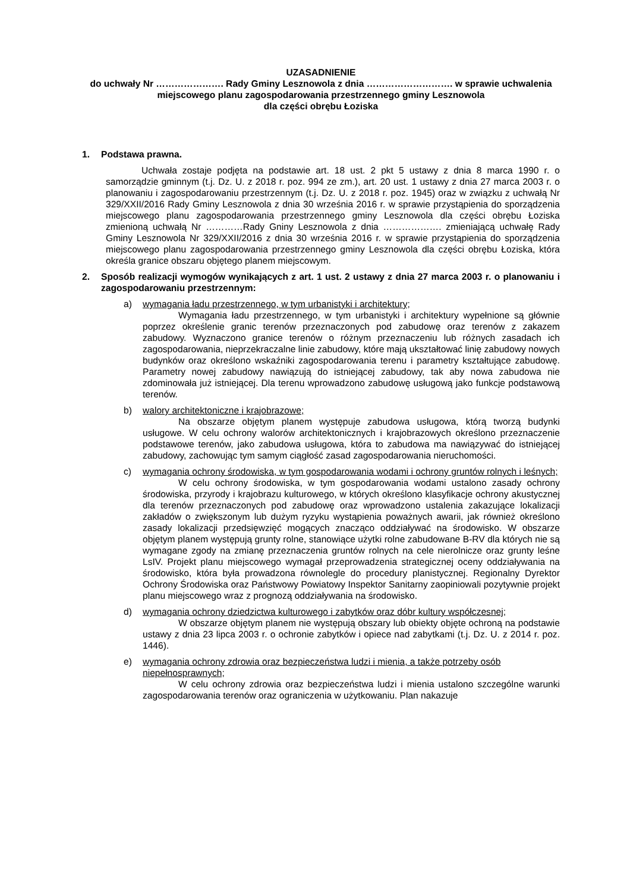UZASADNIENIE
do uchwały Nr …………………. Rady Gminy Lesznowola z dnia ………………………. w sprawie uchwalenia miejscowego planu zagospodarowania przestrzennego gminy Lesznowola
dla części obrębu Łoziska
1. Podstawa prawna.
Uchwała zostaje podjęta na podstawie art. 18 ust. 2 pkt 5 ustawy z dnia 8 marca 1990 r. o samorządzie gminnym (t.j. Dz. U. z 2018 r. poz. 994 ze zm.), art. 20 ust. 1 ustawy z dnia 27 marca 2003 r. o planowaniu i zagospodarowaniu przestrzennym (t.j. Dz. U. z 2018 r. poz. 1945) oraz w związku z uchwałą Nr 329/XXII/2016 Rady Gminy Lesznowola z dnia 30 września 2016 r. w sprawie przystąpienia do sporządzenia miejscowego planu zagospodarowania przestrzennego gminy Lesznowola dla części obrębu Łoziska zmienioną uchwałą Nr …………Rady Gniny Lesznowola z dnia ………………. zmieniającą uchwałę Rady Gminy Lesznowola Nr 329/XXII/2016 z dnia 30 września 2016 r. w sprawie przystąpienia do sporządzenia miejscowego planu zagospodarowania przestrzennego gminy Lesznowola dla części obrębu Łoziska, która określa granice obszaru objętego planem miejscowym.
2. Sposób realizacji wymogów wynikających z art. 1 ust. 2 ustawy z dnia 27 marca 2003 r. o planowaniu i zagospodarowaniu przestrzennym:
a) wymagania ładu przestrzennego, w tym urbanistyki i architektury;
Wymagania ładu przestrzennego, w tym urbanistyki i architektury wypełnione są głównie poprzez określenie granic terenów przeznaczonych pod zabudowę oraz terenów z zakazem zabudowy. Wyznaczono granice terenów o różnym przeznaczeniu lub różnych zasadach ich zagospodarowania, nieprzekraczalne linie zabudowy, które mają ukształtować linię zabudowy nowych budynków oraz określono wskaźniki zagospodarowania terenu i parametry kształtujące zabudowę. Parametry nowej zabudowy nawiązują do istniejącej zabudowy, tak aby nowa zabudowa nie zdominowała już istniejącej. Dla terenu wprowadzono zabudowę usługową jako funkcje podstawową terenów.
b) walory architektoniczne i krajobrazowe;
Na obszarze objętym planem występuje zabudowa usługowa, którą tworzą budynki usługowe. W celu ochrony walorów architektonicznych i krajobrazowych określono przeznaczenie podstawowe terenów, jako zabudowa usługowa, która to zabudowa ma nawiązywać do istniejącej zabudowy, zachowując tym samym ciągłość zasad zagospodarowania nieruchomości.
c) wymagania ochrony środowiska, w tym gospodarowania wodami i ochrony gruntów rolnych i leśnych;
W celu ochrony środowiska, w tym gospodarowania wodami ustalono zasady ochrony środowiska, przyrody i krajobrazu kulturowego, w których określono klasyfikacje ochrony akustycznej dla terenów przeznaczonych pod zabudowę oraz wprowadzono ustalenia zakazujące lokalizacji zakładów o zwiększonym lub dużym ryzyku wystąpienia poważnych awarii, jak również określono zasady lokalizacji przedsięwzięć mogących znacząco oddziaływać na środowisko. W obszarze objętym planem występują grunty rolne, stanowiące użytki rolne zabudowane B-RV dla których nie są wymagane zgody na zmianę przeznaczenia gruntów rolnych na cele nierolnicze oraz grunty leśne LsIV. Projekt planu miejscowego wymagał przeprowadzenia strategicznej oceny oddziaływania na środowisko, która była prowadzona równolegle do procedury planistycznej. Regionalny Dyrektor Ochrony Środowiska oraz Państwowy Powiatowy Inspektor Sanitarny zaopiniowali pozytywnie projekt planu miejscowego wraz z prognozą oddziaływania na środowisko.
d) wymagania ochrony dziedzictwa kulturowego i zabytków oraz dóbr kultury współczesnej;
W obszarze objętym planem nie występują obszary lub obiekty objęte ochroną na podstawie ustawy z dnia 23 lipca 2003 r. o ochronie zabytków i opiece nad zabytkami (t.j. Dz. U. z 2014 r. poz. 1446).
e) wymagania ochrony zdrowia oraz bezpieczeństwa ludzi i mienia, a także potrzeby osób niepełnosprawnych;
W celu ochrony zdrowia oraz bezpieczeństwa ludzi i mienia ustalono szczególne warunki zagospodarowania terenów oraz ograniczenia w użytkowaniu. Plan nakazuje